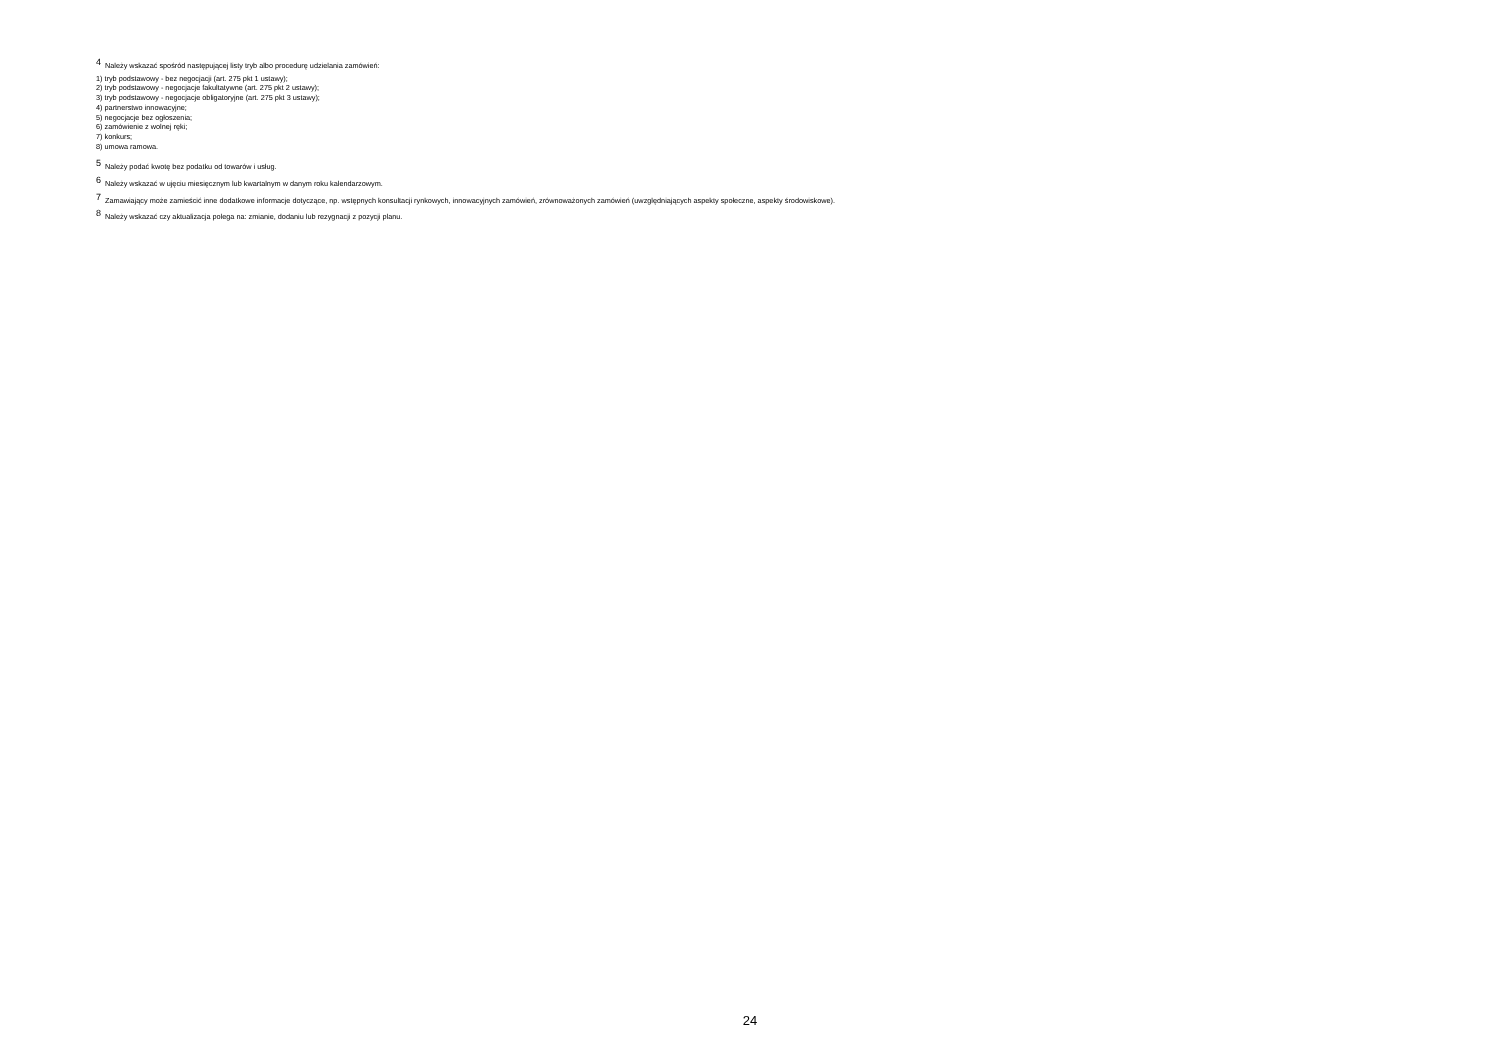<sup>4</sup> Należy wskazać spośród następującej listy tryb albo procedurę udzielania zamówień:
1) tryb podstawowy - bez negocjacji (art. 275 pkt 1 ustawy);
2) tryb podstawowy - negocjacje fakultatywne (art. 275 pkt 2 ustawy);
3) tryb podstawowy - negocjacje obligatoryjne (art. 275 pkt 3 ustawy);
4) partnerstwo innowacyjne;
5) negocjacje bez ogłoszenia;
6) zamówienie z wolnej ręki;
7) konkurs;
8) umowa ramowa.
<sup>5</sup> Należy podać kwotę bez podatku od towarów i usług.
<sup>6</sup> Należy wskazać w ujęciu miesięcznym lub kwartalnym w danym roku kalendarzowym.
<sup>7</sup> Zamawiający może zamieścić inne dodatkowe informacje dotyczące, np. wstępnych konsultacji rynkowych, innowacyjnych zamówień, zrównoważonych zamówień (uwzględniających aspekty społeczne, aspekty środowiskowe).
<sup>8</sup> Należy wskazać czy aktualizacja polega na: zmianie, dodaniu lub rezygnacji z pozycji planu.
24